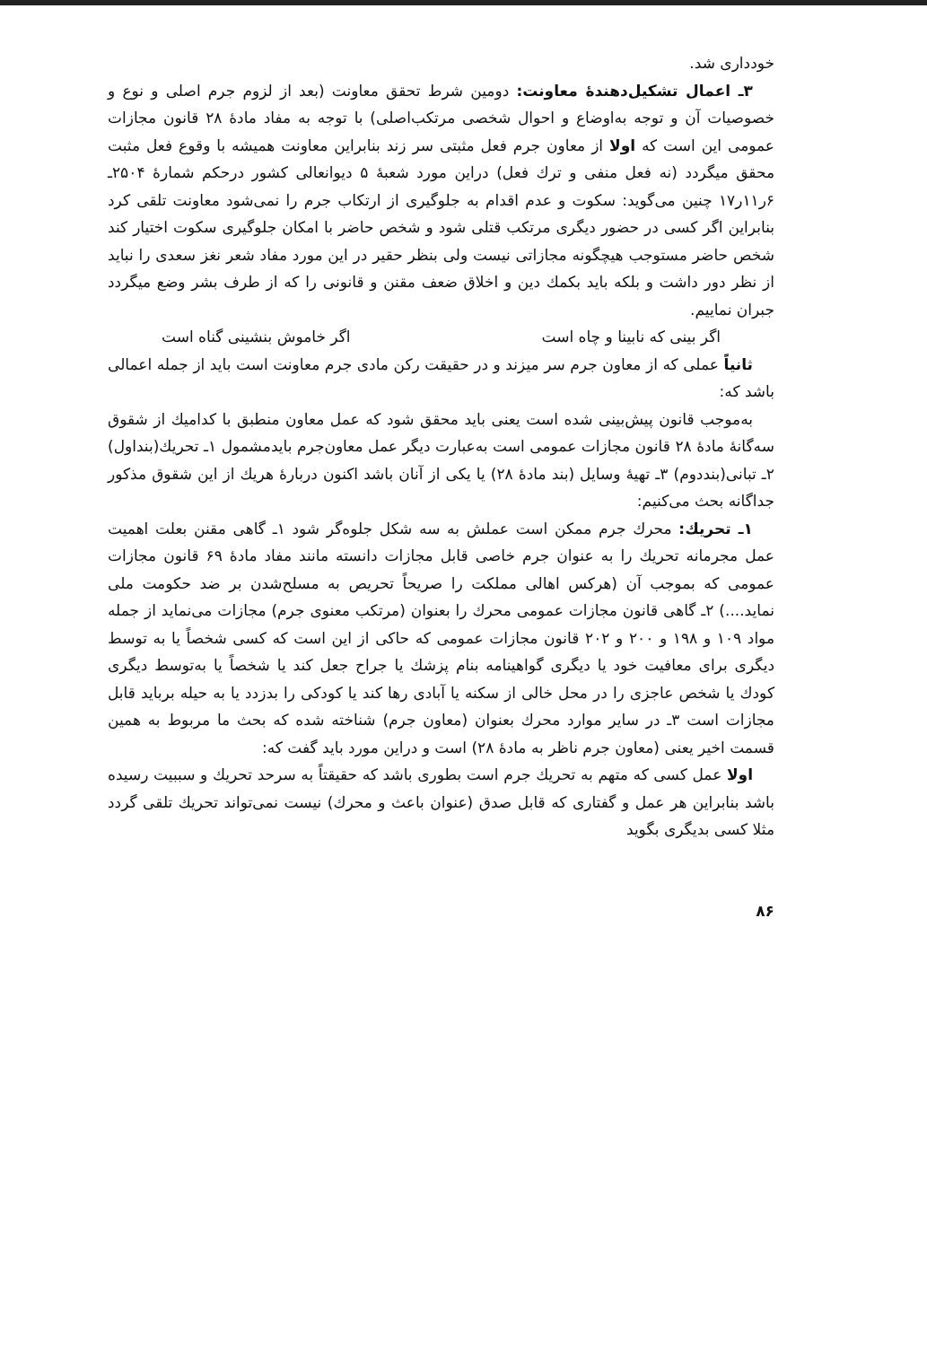خودداری شد.
۳ـ اعمال تشکیل‌دهندهٔ معاونت: دومین شرط تحقق معاونت (بعد از لزوم جرم اصلی و نوع و خصوصیات آن و توجه به‌اوضاع و احوال شخصی مرتکب‌اصلی) با توجه به مفاد مادهٔ ۲۸ قانون مجازات عمومی این است که اولا از معاون جرم فعل مثبتی سر زند بنابراین معاونت همیشه با وقوع فعل مثبت محقق میگردد (نه فعل منفی و ترك فعل) دراین مورد شعبهٔ ۵ دیوانعالی کشور درحکم شمارهٔ ۲۵۰۴ـ ۶ر۱۱ر۱۷ چنین می‌گوید: سکوت و عدم اقدام به جلوگیری از ارتکاب جرم را نمی‌شود معاونت تلقی کرد بنابراین اگر کسی در حضور دیگری مرتکب قتلی شود و شخص حاضر با امکان جلوگیری سکوت اختیار کند شخص حاضر مستوجب هیچگونه مجازاتی نیست ولی بنظر حقیر در این مورد مفاد شعر نغز سعدی را نباید از نظر دور داشت و بلکه باید بکمك دین و اخلاق ضعف مقنن و قانونی را که از طرف بشر وضع میگردد جبران نماییم.
اگر بینی که نابینا و چاه است اگر خاموش بنشینی گناه است
ثانیاً عملی که از معاون جرم سر میزند و در حقیقت رکن مادی جرم معاونت است باید از جمله اعمالی باشد که:
به‌موجب قانون پیش‌بینی شده است یعنی باید محقق شود که عمل معاون منطبق با کدامیك از شقوق سه‌گانهٔ مادهٔ ۲۸ قانون مجازات عمومی است به‌عبارت دیگر عمل معاون‌جرم بایدمشمول ۱ـ تحریك(بنداول) ۲ـ تبانی(بنددوم) ۳ـ تهیهٔ وسایل (بند مادهٔ ۲۸) یا یکی از آنان باشد اکنون دربارهٔ هریك از این شقوق مذکور جداگانه بحث می‌کنیم:
۱ـ تحریك: محرك جرم ممکن است عملش به سه شکل جلوه‌گر شود ۱ـ گاهی مقنن بعلت اهمیت عمل مجرمانه تحریك را به عنوان جرم خاصی قابل مجازات دانسته مانند مفاد مادهٔ ۶۹ قانون مجازات عمومی که بموجب آن (هرکس اهالی مملکت را صریحاً تحریص به مسلح‌شدن بر ضد حکومت ملی نماید....) ۲ـ گاهی قانون مجازات عمومی محرك را بعنوان (مرتکب معنوی جرم) مجازات می‌نماید از جمله مواد ۱۰۹ و ۱۹۸ و ۲۰۰ و ۲۰۲ قانون مجازات عمومی که حاکی از این است که کسی شخصاً یا به توسط دیگری برای معافیت خود یا دیگری گواهینامه بنام پزشك یا جراح جعل کند یا شخصاً یا به‌توسط دیگری کودك یا شخص عاجزی را در محل خالی از سکنه یا آبادی رها کند یا کودکی را بدزدد یا به حیله برباید قابل مجازات است ۳ـ در سایر موارد محرك بعنوان (معاون جرم) شناخته شده که بحث ما مربوط به همین قسمت اخیر یعنی (معاون جرم ناظر به مادهٔ ۲۸) است و دراین مورد باید گفت که:
اولا عمل کسی که متهم به تحریك جرم است بطوری باشد که حقیقتاً به سرحد تحریك و سببیت رسیده باشد بنابراین هر عمل و گفتاری که قابل صدق (عنوان باعث و محرك) نیست نمی‌تواند تحریك تلقی گردد مثلا کسی بدیگری بگوید
۸۶